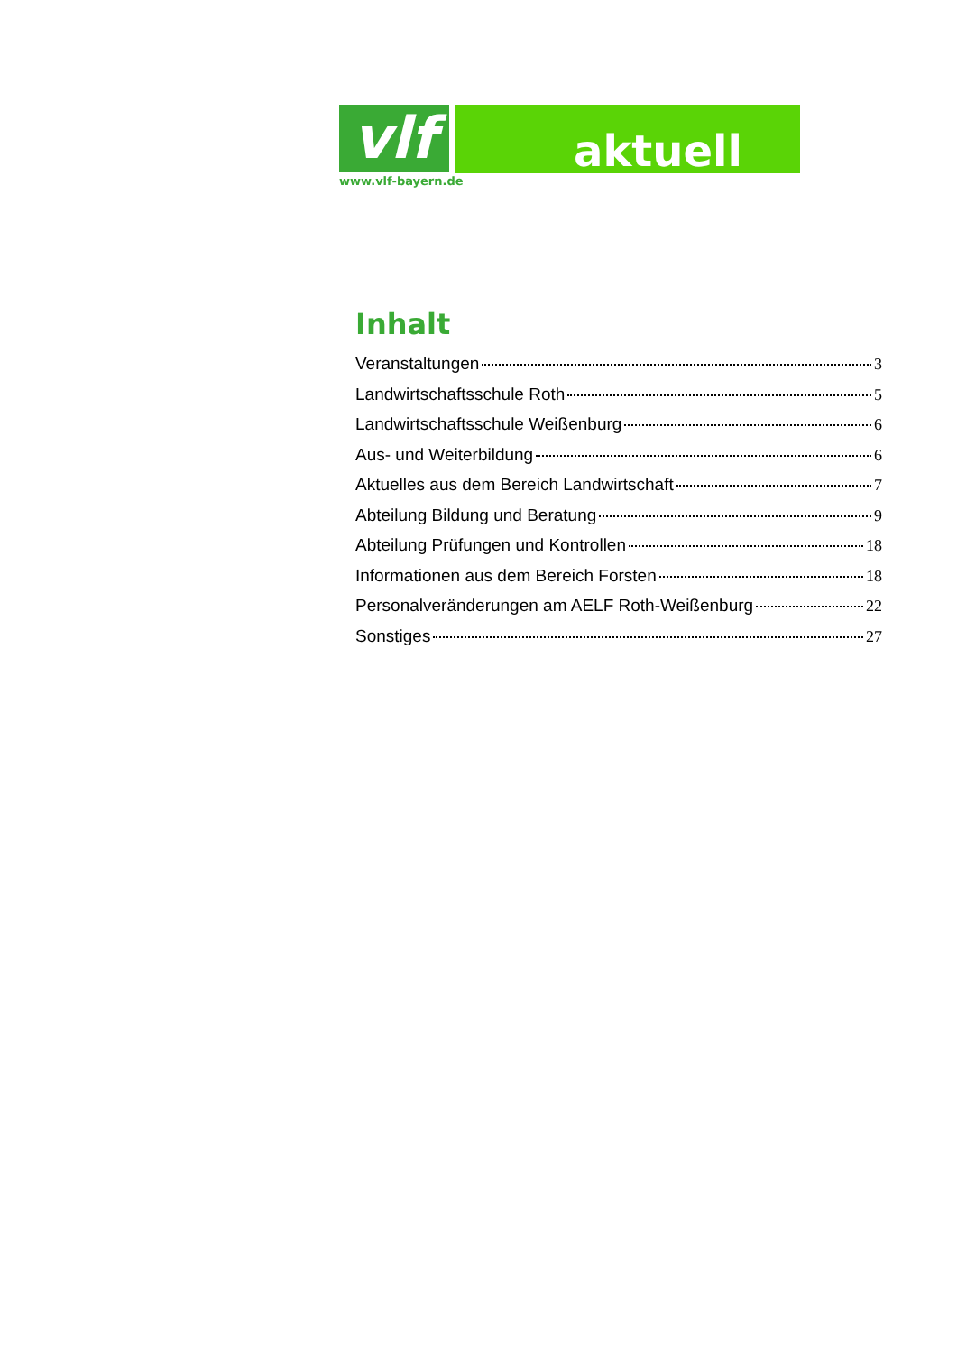vlf
www.vlf-bayern.de
aktuell
Inhalt
Veranstaltungen 3
Landwirtschaftsschule Roth 5
Landwirtschaftsschule Weißenburg 6
Aus- und Weiterbildung 6
Aktuelles aus dem Bereich Landwirtschaft 7
Abteilung Bildung und Beratung 9
Abteilung Prüfungen und Kontrollen 18
Informationen aus dem Bereich Forsten 18
Personalveränderungen am AELF Roth-Weißenburg 22
Sonstiges 27